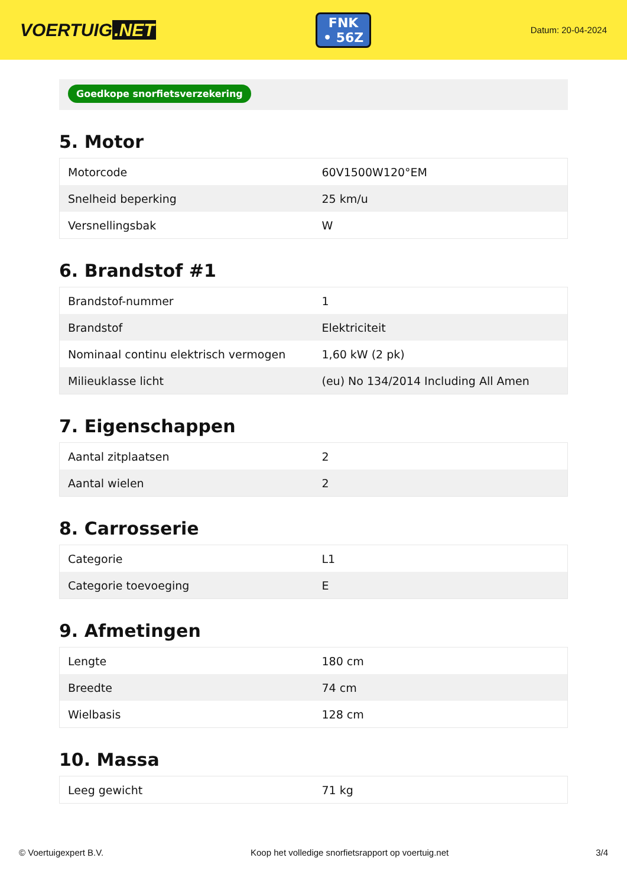VOERTUIG.NET
FNK
• 56Z
Datum: 20-04-2024
Goedkope snorfietsverzekering
5. Motor
| Motorcode | 60V1500W120°EM |
| Snelheid beperking | 25 km/u |
| Versnellingsbak | W |
6. Brandstof #1
| Brandstof-nummer | 1 |
| Brandstof | Elektriciteit |
| Nominaal continu elektrisch vermogen | 1,60 kW (2 pk) |
| Milieuklasse licht | (eu) No 134/2014 Including All Amen |
7. Eigenschappen
| Aantal zitplaatsen | 2 |
| Aantal wielen | 2 |
8. Carrosserie
| Categorie | L1 |
| Categorie toevoeging | E |
9. Afmetingen
| Lengte | 180 cm |
| Breedte | 74 cm |
| Wielbasis | 128 cm |
10. Massa
| Leeg gewicht | 71 kg |
© Voertuigexpert B.V. Koop het volledige snorfietsrapport op voertuig.net 3/4